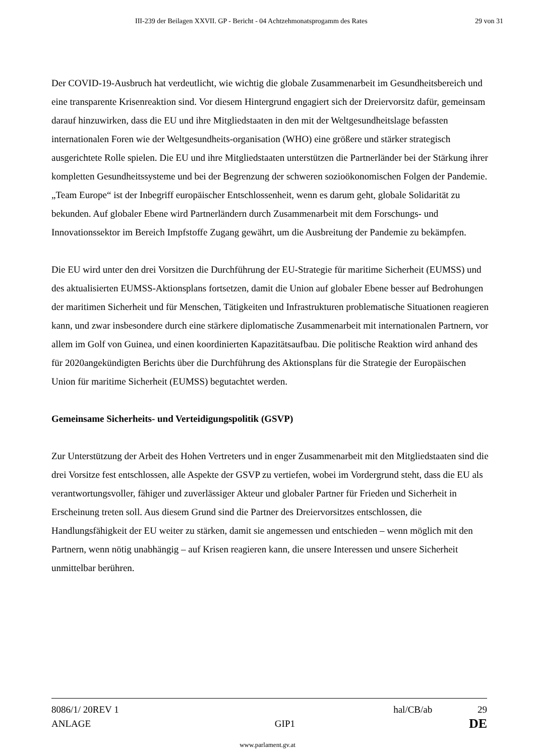III-239 der Beilagen XXVII. GP - Bericht - 04 Achtzehmonatsprogamm des Rates 29 von 31
Der COVID-19-Ausbruch hat verdeutlicht, wie wichtig die globale Zusammenarbeit im Gesundheitsbereich und eine transparente Krisenreaktion sind. Vor diesem Hintergrund engagiert sich der Dreiervorsitz dafür, gemeinsam darauf hinzuwirken, dass die EU und ihre Mitgliedstaaten in den mit der Weltgesundheitslage befassten internationalen Foren wie der Weltgesundheits-organisation (WHO) eine größere und stärker strategisch ausgerichtete Rolle spielen. Die EU und ihre Mitgliedstaaten unterstützen die Partnerländer bei der Stärkung ihrer kompletten Gesundheitssysteme und bei der Begrenzung der schweren sozioökonomischen Folgen der Pandemie. „Team Europe“ ist der Inbegriff europäischer Entschlossenheit, wenn es darum geht, globale Solidarität zu bekunden. Auf globaler Ebene wird Partnerländern durch Zusammenarbeit mit dem Forschungs- und Innovationssektor im Bereich Impfstoffe Zugang gewährt, um die Ausbreitung der Pandemie zu bekämpfen.
Die EU wird unter den drei Vorsitzen die Durchführung der EU-Strategie für maritime Sicherheit (EUMSS) und des aktualisierten EUMSS-Aktionsplans fortsetzen, damit die Union auf globaler Ebene besser auf Bedrohungen der maritimen Sicherheit und für Menschen, Tätigkeiten und Infrastrukturen problematische Situationen reagieren kann, und zwar insbesondere durch eine stärkere diplomatische Zusammenarbeit mit internationalen Partnern, vor allem im Golf von Guinea, und einen koordinierten Kapazitätsaufbau. Die politische Reaktion wird anhand des für 2020angekündigten Berichts über die Durchführung des Aktionsplans für die Strategie der Europäischen Union für maritime Sicherheit (EUMSS) begutachtet werden.
Gemeinsame Sicherheits- und Verteidigungspolitik (GSVP)
Zur Unterstützung der Arbeit des Hohen Vertreters und in enger Zusammenarbeit mit den Mitgliedstaaten sind die drei Vorsitze fest entschlossen, alle Aspekte der GSVP zu vertiefen, wobei im Vordergrund steht, dass die EU als verantwortungsvoller, fähiger und zuverlässiger Akteur und globaler Partner für Frieden und Sicherheit in Erscheinung treten soll. Aus diesem Grund sind die Partner des Dreiervorsitzes entschlossen, die Handlungsfähigkeit der EU weiter zu stärken, damit sie angemessen und entschieden – wenn möglich mit den Partnern, wenn nötig unabhängig – auf Krisen reagieren kann, die unsere Interessen und unsere Sicherheit unmittelbar berühren.
| 8086/1/ 20REV 1 | | hal/CB/ab | 29 |
| ANLAGE | GIP1 | | DE |
www.parlament.gv.at